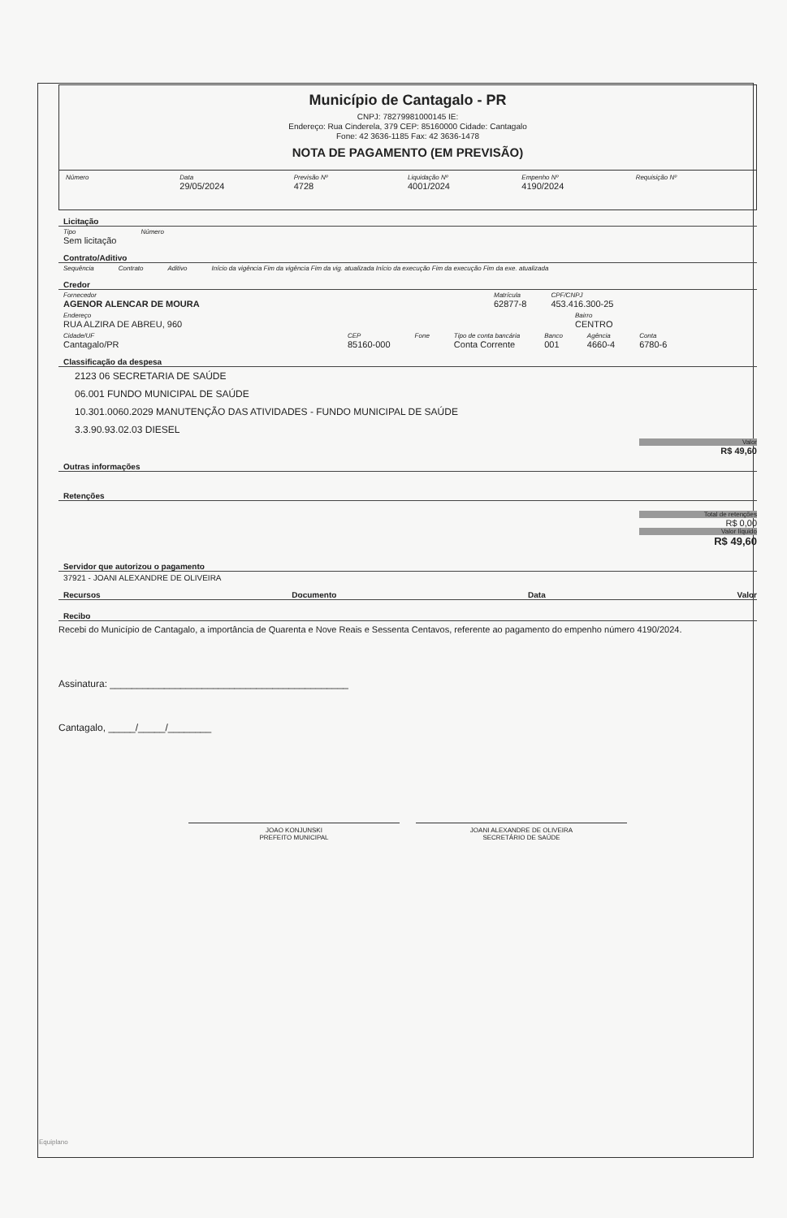Município de Cantagalo - PR
CNPJ: 78279981000145 IE:
Endereço: Rua Cinderela, 379 CEP: 85160000 Cidade: Cantagalo
Fone: 42 3636-1185 Fax: 42 3636-1478
NOTA DE PAGAMENTO (EM PREVISÃO)
Número Data
29/05/2024
Previsão Nº
4728
Liquidação Nº
4001/2024
Empenho Nº
4190/2024
Requisição Nº
Licitação
Tipo
Sem licitação
Número
Contrato/Aditivo
Sequência Contrato Aditivo Início da vigência Fim da vigência Fim da vig. atualizada Início da execução Fim da execução Fim da exe. atualizada
Credor
Fornecedor
AGENOR ALENCAR DE MOURA
Matrícula
62877-8
CPF/CNPJ
453.416.300-25
Endereço
RUA ALZIRA DE ABREU, 960
Bairro
CENTRO
Cidade/UF
Cantagalo/PR
CEP
85160-000
Fone Tipo de conta bancária
Conta Corrente
Banco
001
Agência
4660-4
Conta
6780-6
Classificação da despesa
2123 06 SECRETARIA DE SAÚDE
06.001 FUNDO MUNICIPAL DE SAÚDE
10.301.0060.2029 MANUTENÇÃO DAS ATIVIDADES - FUNDO MUNICIPAL DE SAÚDE
3.3.90.93.02.03 DIESEL
Valor
R$ 49,60
Outras informações
Retenções
Total de retenções
R$ 0,00
Valor líquido
R$ 49,60
Servidor que autorizou o pagamento
37921 - JOANI ALEXANDRE DE OLIVEIRA
Recursos Documento Data Valor
Recibo
Recebi do Município de Cantagalo, a importância de Quarenta e Nove Reais e Sessenta Centavos, referente ao pagamento do empenho número 4190/2024.
Assinatura: ____________________________________________
Cantagalo, _____/_____/________
JOAO KONJUNSKI
PREFEITO MUNICIPAL
JOANI ALEXANDRE DE OLIVEIRA
SECRETÁRIO DE SAÚDE
Equiplano